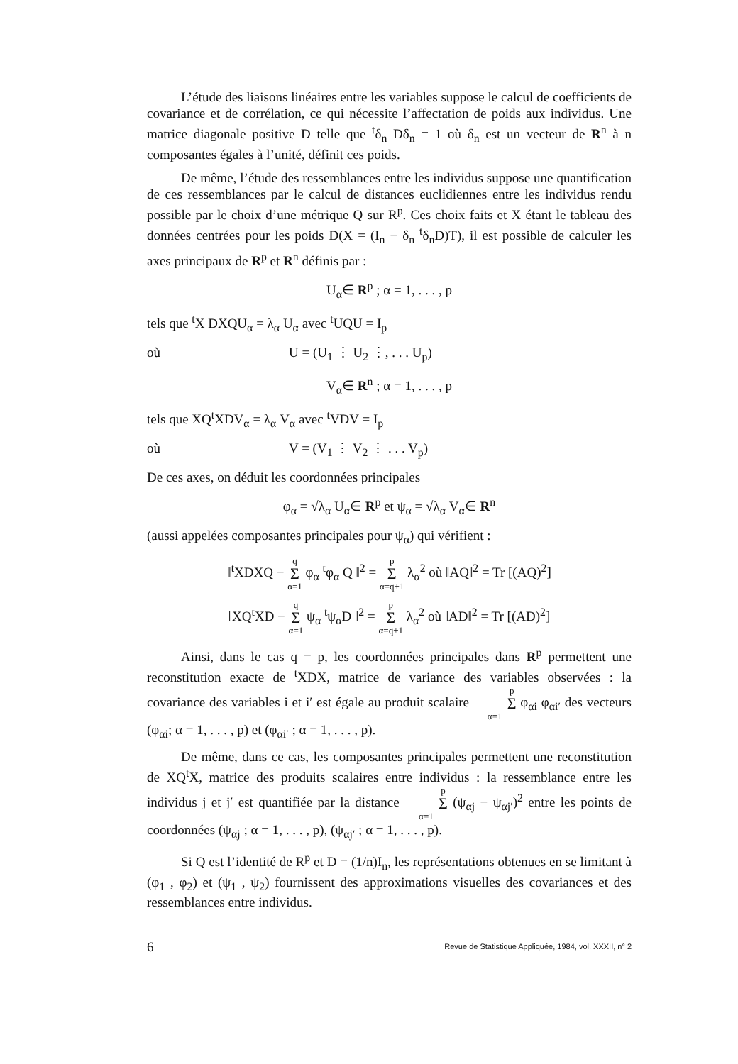L’étude des liaisons linéaires entre les variables suppose le calcul de coefficients de covariance et de corrélation, ce qui nécessite l’affectation de poids aux individus. Une matrice diagonale positive D telle que <sup>t</sup>δ<sub>n</sub> Dδ<sub>n</sub> = 1 où δ<sub>n</sub> est un vecteur de R<sup>n</sup> à n composantes égales à l’unité, définit ces poids.
De même, l’étude des ressemblances entre les individus suppose une quantification de ces ressemblances par le calcul de distances euclidiennes entre les individus rendu possible par le choix d’une métrique Q sur R<sup>p</sup>. Ces choix faits et X étant le tableau des données centrées pour les poids D(X = (I<sub>n</sub> − δ<sub>n</sub> <sup>t</sup>δ<sub>n</sub>D)T), il est possible de calculer les axes principaux de R<sup>p</sup> et R<sup>n</sup> définis par :
U<sub>α</sub>∈ R<sup>p</sup> ; α = 1, . . . , p
tels que <sup>t</sup>X DXQU<sub>α</sub> = λ<sub>α</sub> U<sub>α</sub> avec <sup>t</sup>UQU = I<sub>p</sub>
où U = (U<sub>1</sub> ⋮ U<sub>2</sub> ⋮, . . . U<sub>p</sub>)
V<sub>α</sub>∈ R<sup>n</sup> ; α = 1, . . . , p
tels que XQ<sup>t</sup>XDV<sub>α</sub> = λ<sub>α</sub> V<sub>α</sub> avec <sup>t</sup>VDV = I<sub>p</sub>
où V = (V<sub>1</sub> ⋮ V<sub>2</sub> ⋮ . . . V<sub>p</sub>)
De ces axes, on déduit les coordonnées principales
φ<sub>α</sub> = √λ<sub>α</sub> U<sub>α</sub>∈ R<sup>p</sup> et ψ<sub>α</sub> = √λ<sub>α</sub> V<sub>α</sub>∈ R<sup>n</sup>
(aussi appelées composantes principales pour ψ<sub>α</sub>) qui vérifient :
‖<sup>t</sup>XDXQ − q Σ α=1 φ<sub>α</sub> <sup>t</sup>φ<sub>α</sub> Q ‖<sup>2</sup> = p Σ α=q+1 λ<sub>α</sub><sup>2</sup> où ‖AQ‖<sup>2</sup> = Tr [(AQ)<sup>2</sup>]
‖XQ<sup>t</sup>XD − q Σ α=1 ψ<sub>α</sub> <sup>t</sup>ψ<sub>α</sub>D ‖<sup>2</sup> = p Σ α=q+1 λ<sub>α</sub><sup>2</sup> où ‖AD‖<sup>2</sup> = Tr [(AD)<sup>2</sup>]
Ainsi, dans le cas q = p, les coordonnées principales dans R<sup>p</sup> permettent une reconstitution exacte de <sup>t</sup>XDX, matrice de variance des variables observées : la covariance des variables i et i′ est égale au produit scalaire p Σ α=1 φ<sub>αi</sub> φ<sub>αi′</sub> des vecteurs (φ<sub>αi</sub>; α = 1, . . . , p) et (φ<sub>αi′</sub> ; α = 1, . . . , p).
De même, dans ce cas, les composantes principales permettent une reconstitution de XQ<sup>t</sup>X, matrice des produits scalaires entre individus : la ressemblance entre les individus j et j′ est quantifiée par la distance p Σ α=1 (ψ<sub>αj</sub> − ψ<sub>αj′</sub>)<sup>2</sup> entre les points de coordonnées (ψ<sub>αj</sub> ; α = 1, . . . , p), (ψ<sub>αj′</sub> ; α = 1, . . . , p).
Si Q est l’identité de R<sup>p</sup> et D = (1/n)I<sub>n</sub>, les représentations obtenues en se limitant à (φ<sub>1</sub> , φ<sub>2</sub>) et (ψ<sub>1</sub> , ψ<sub>2</sub>) fournissent des approximations visuelles des covariances et des ressemblances entre individus.
6 Revue de Statistique Appliquée, 1984, vol. XXXII, n° 2